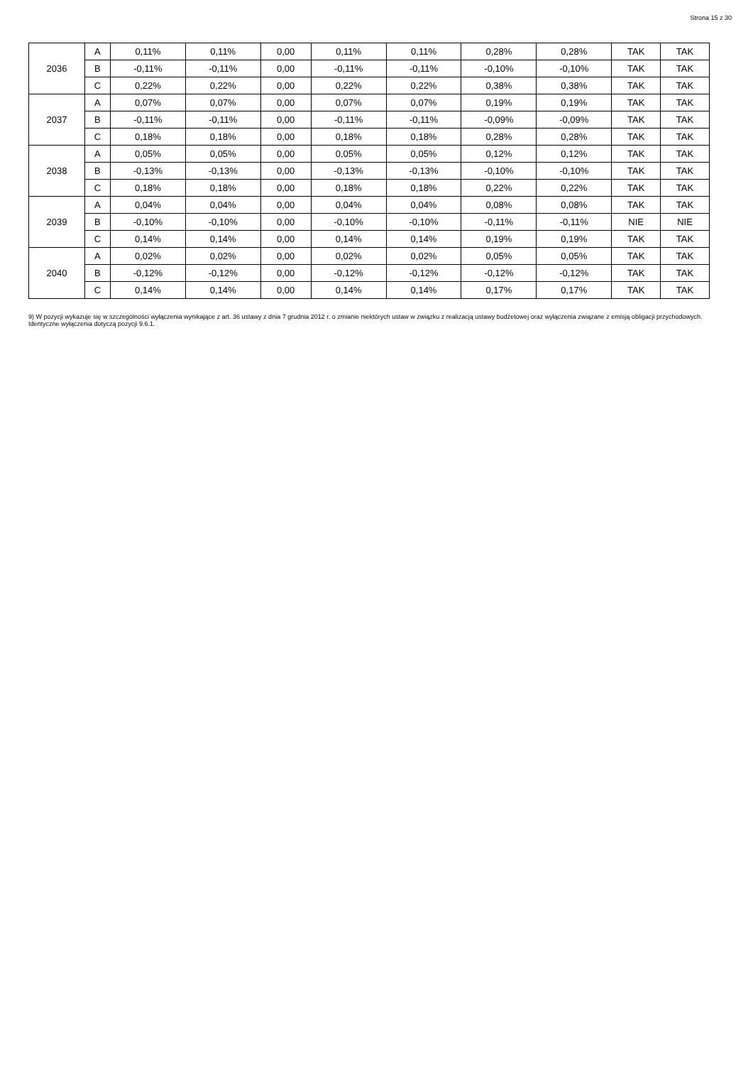Strona 15 z 30
| 2036 | A | 0,11% | 0,11% | 0,00 | 0,11% | 0,11% | 0,28% | 0,28% | TAK | TAK |
| | B | -0,11% | -0,11% | 0,00 | -0,11% | -0,11% | -0,10% | -0,10% | TAK | TAK |
| | C | 0,22% | 0,22% | 0,00 | 0,22% | 0,22% | 0,38% | 0,38% | TAK | TAK |
| 2037 | A | 0,07% | 0,07% | 0,00 | 0,07% | 0,07% | 0,19% | 0,19% | TAK | TAK |
| | B | -0,11% | -0,11% | 0,00 | -0,11% | -0,11% | -0,09% | -0,09% | TAK | TAK |
| | C | 0,18% | 0,18% | 0,00 | 0,18% | 0,18% | 0,28% | 0,28% | TAK | TAK |
| 2038 | A | 0,05% | 0,05% | 0,00 | 0,05% | 0,05% | 0,12% | 0,12% | TAK | TAK |
| | B | -0,13% | -0,13% | 0,00 | -0,13% | -0,13% | -0,10% | -0,10% | TAK | TAK |
| | C | 0,18% | 0,18% | 0,00 | 0,18% | 0,18% | 0,22% | 0,22% | TAK | TAK |
| 2039 | A | 0,04% | 0,04% | 0,00 | 0,04% | 0,04% | 0,08% | 0,08% | TAK | TAK |
| | B | -0,10% | -0,10% | 0,00 | -0,10% | -0,10% | -0,11% | -0,11% | NIE | NIE |
| | C | 0,14% | 0,14% | 0,00 | 0,14% | 0,14% | 0,19% | 0,19% | TAK | TAK |
| 2040 | A | 0,02% | 0,02% | 0,00 | 0,02% | 0,02% | 0,05% | 0,05% | TAK | TAK |
| | B | -0,12% | -0,12% | 0,00 | -0,12% | -0,12% | -0,12% | -0,12% | TAK | TAK |
| | C | 0,14% | 0,14% | 0,00 | 0,14% | 0,14% | 0,17% | 0,17% | TAK | TAK |
9) W pozycji wykazuje się w szczególności wyłączenia wynikające z art. 36 ustawy z dnia 7 grudnia 2012 r. o zmianie niektórych ustaw w związku z realizacją ustawy budżetowej oraz wyłączenia związane z emisją obligacji przychodowych. Identyczne wyłączenia dotyczą pozycji 9.6.1.